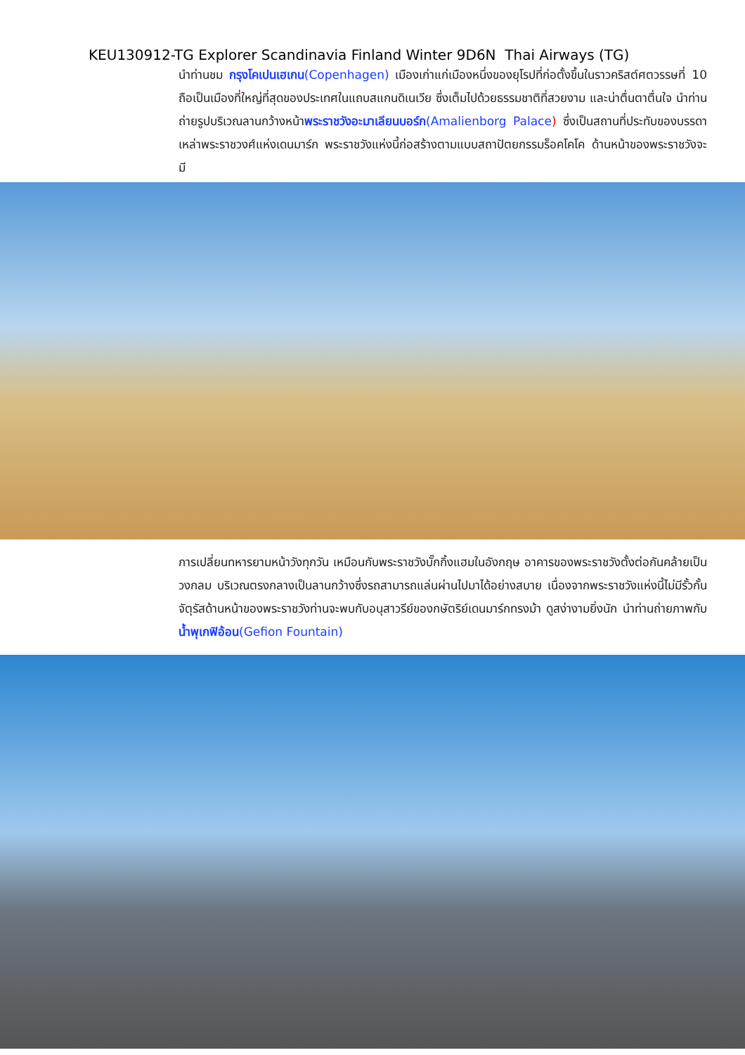KEU130912-TG Explorer Scandinavia Finland Winter 9D6N Thai Airways (TG)
นำท่านชม กรุงโคเปนเฮเกน(Copenhagen) เมืองเก่าแก่เมืองหนึ่งของยุโรปที่ก่อตั้งขึ้นในราวคริสต์ศตวรรษที่ 10 ถือเป็นเมืองที่ใหญ่ที่สุดของประเทศในแถบสแกนดิเนเวีย ซึ่งเต็มไปด้วยธรรมชาติที่สวยงาม และน่าตื่นตาตื่นใจ นำท่านถ่ายรูปบริเวณลานกว้างหน้าพระราชวังอะมาเลียนบอร์ก(Amalienborg Palace) ซึ่งเป็นสถานที่ประทับของบรรดาเหล่าพระราชวงศ์แห่งเดนมาร์ก พระราชวังแห่งนี้ก่อสร้างตามแบบสถาปัตยกรรมร็อคโคโค ด้านหน้าของพระราชวังจะมี
การเปลี่ยนทหารยามหน้าวังทุกวัน เหมือนกับพระราชวังบั๊กกิ้งแฮมในอังกฤษ อาคารของพระราชวังตั้งต่อกันคล้ายเป็นวงกลม บริเวณตรงกลางเป็นลานกว้างซึ่งรถสามารถแล่นผ่านไปมาได้อย่างสบาย เนื่องจากพระราชวังแห่งนี้ไม่มีรั้วกั้น จัตุรัสด้านหน้าของพระราชวังท่านจะพบกับอนุสาวรีย์ของกษัตริย์เดนมาร์กทรงม้า ดูสง่างามยิ่งนัก นำท่านถ่ายภาพกับน้ำพุเกฟิอ้อน(Gefion Fountain)